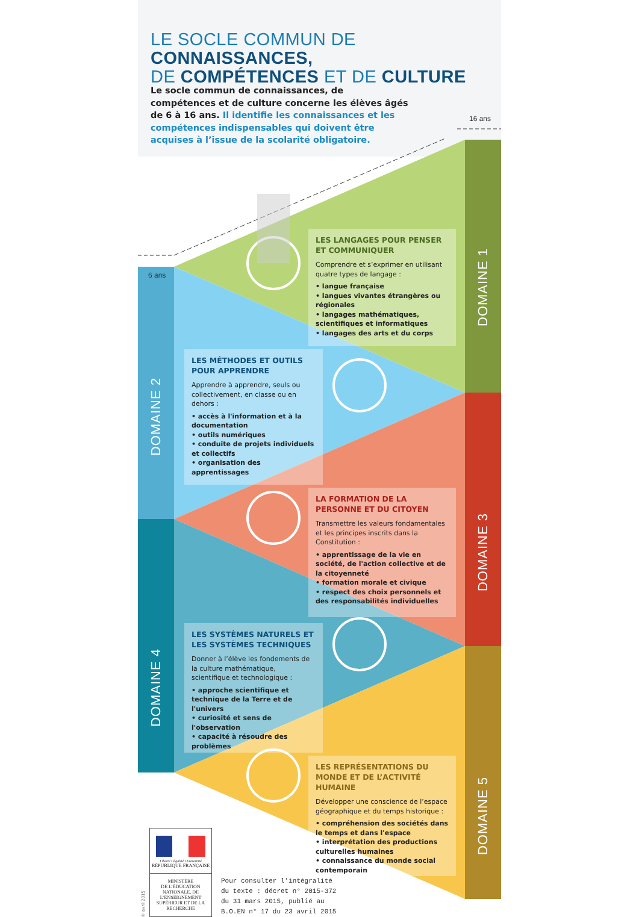LE SOCLE COMMUN DE CONNAISSANCES,
DE COMPÉTENCES ET DE CULTURE
Le socle commun de connaissances, de compétences et de culture concerne les élèves âgés de 6 à 16 ans. Il identifie les connaissances et les compétences indispensables qui doivent être acquises à l’issue de la scolarité obligatoire.
16 ans
6 ans
LES LANGAGES POUR PENSER ET COMMUNIQUER
Comprendre et s’exprimer en utilisant quatre types de langage :
• langue française
• langues vivantes étrangères ou régionales
• langages mathématiques, scientifiques et informatiques
• langages des arts et du corps
DOMAINE 1
DOMAINE 2
LES MÉTHODES ET OUTILS POUR APPRENDRE
Apprendre à apprendre, seuls ou collectivement, en classe ou en dehors :
• accès à l'information et à la documentation
• outils numériques
• conduite de projets individuels et collectifs
• organisation des apprentissages
LA FORMATION DE LA PERSONNE ET DU CITOYEN
Transmettre les valeurs fondamentales et les principes inscrits dans la Constitution :
• apprentissage de la vie en société, de l'action collective et de la citoyenneté
• formation morale et civique
• respect des choix personnels et des responsabilités individuelles
DOMAINE 3
DOMAINE 4
LES SYSTÈMES NATURELS ET LES SYSTÈMES TECHNIQUES
Donner à l’élève les fondements de la culture mathématique, scientifique et technologique :
• approche scientifique et technique de la Terre et de l'univers
• curiosité et sens de l'observation
• capacité à résoudre des problèmes
LES REPRÉSENTATIONS DU MONDE ET DE L’ACTIVITÉ HUMAINE
Développer une conscience de l’espace géographique et du temps historique :
• compréhension des sociétés dans le temps et dans l'espace
• interprétation des productions culturelles humaines
• connaissance du monde social contemporain
DOMAINE 5
© avril 2015
Liberté • Égalité • Fraternité
RÉPUBLIQUE FRANÇAISE
MINISTÈRE
DE L’ÉDUCATION NATIONALE, DE L’ENSEIGNEMENT SUPÉRIEUR ET DE LA RECHERCHE
Pour consulter l’intégralité
du texte : décret n° 2015-372
du 31 mars 2015, publié au
B.O.EN n° 17 du 23 avril 2015